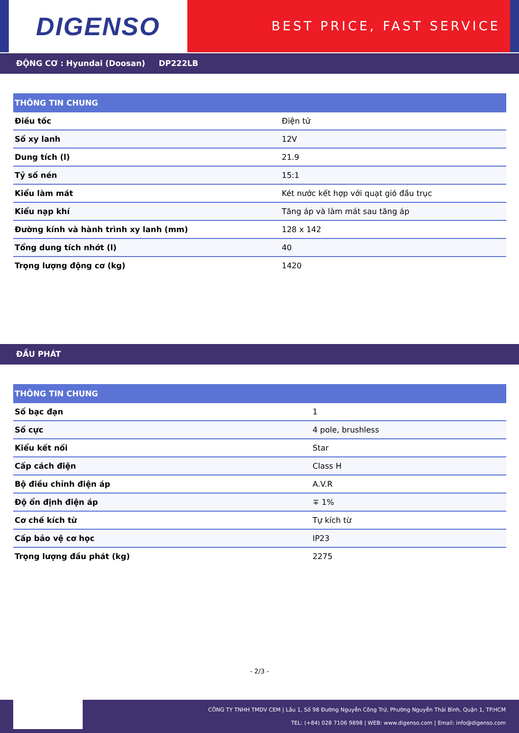DIGENSO
BEST PRICE, FAST SERVICE
ĐỘNG CƠ : Hyundai (Doosan) DP222LB
| THÔNG TIN CHUNG | |
| --- | --- |
| Điều tốc | Điện tử |
| Số xy lanh | 12V |
| Dung tích (l) | 21.9 |
| Tỷ số nén | 15:1 |
| Kiểu làm mát | Két nước kết hợp với quạt gió đầu trục |
| Kiểu nạp khí | Tăng áp và làm mát sau tăng áp |
| Đường kính và hành trình xy lanh (mm) | 128 x 142 |
| Tổng dung tích nhớt (l) | 40 |
| Trọng lượng động cơ (kg) | 1420 |
ĐẦU PHÁT
| THÔNG TIN CHUNG | |
| --- | --- |
| Số bạc đạn | 1 |
| Số cực | 4 pole, brushless |
| Kiểu kết nối | Star |
| Cấp cách điện | Class H |
| Bộ điều chỉnh điện áp | A.V.R |
| Độ ổn định điện áp | ∓ 1% |
| Cơ chế kích từ | Tự kích từ |
| Cấp bảo vệ cơ học | IP23 |
| Trọng lượng đầu phát (kg) | 2275 |
- 2/3 -
CÔNG TY TNHH TMDV CEM | Lầu 1, Số 98 Đường Nguyễn Công Trứ, Phường Nguyễn Thái Bình, Quận 1, TP.HCM
TEL: (+84) 028 7106 9898 | WEB: www.digenso.com | Email: info@digenso.com